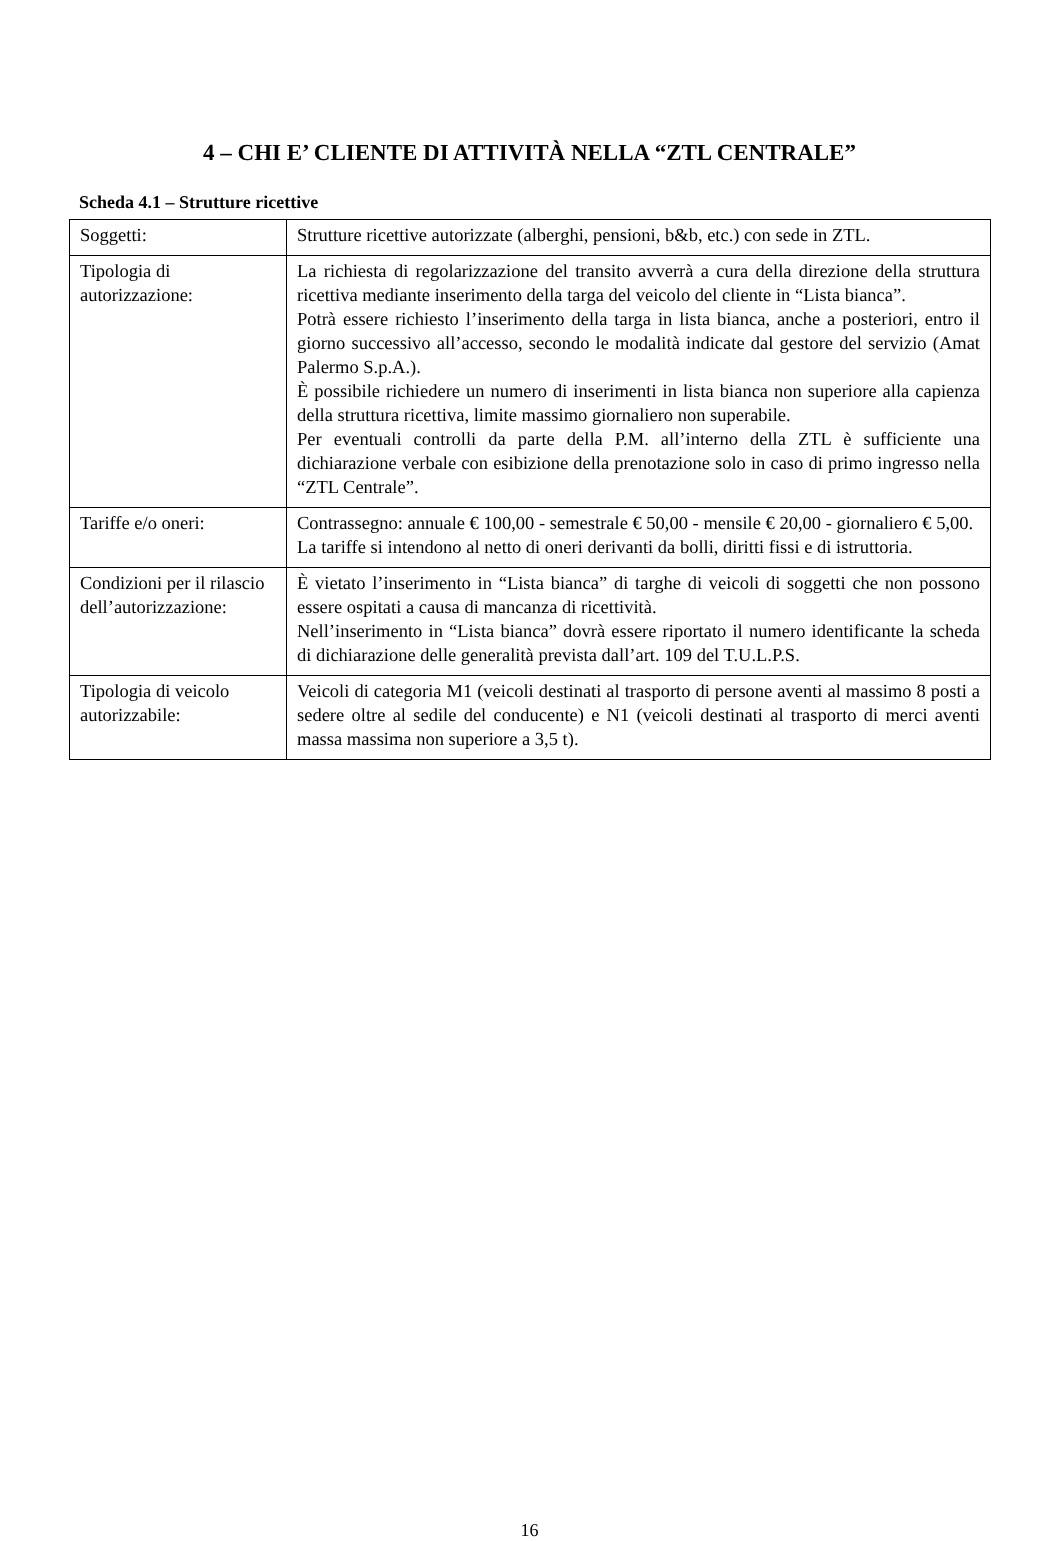4 – CHI E’ CLIENTE DI ATTIVITÀ NELLA “ZTL CENTRALE”
Scheda 4.1 – Strutture ricettive
| Soggetti: | Strutture ricettive autorizzate (alberghi, pensioni, b&b, etc.) con sede in ZTL. |
| Tipologia di autorizzazione: | La richiesta di regolarizzazione del transito avverrà a cura della direzione della struttura ricettiva mediante inserimento della targa del veicolo del cliente in “Lista bianca”. Potrà essere richiesto l’inserimento della targa in lista bianca, anche a posteriori, entro il giorno successivo all’accesso, secondo le modalità indicate dal gestore del servizio (Amat Palermo S.p.A.). È possibile richiedere un numero di inserimenti in lista bianca non superiore alla capienza della struttura ricettiva, limite massimo giornaliero non superabile. Per eventuali controlli da parte della P.M. all’interno della ZTL è sufficiente una dichiarazione verbale con esibizione della prenotazione solo in caso di primo ingresso nella “ZTL Centrale”. |
| Tariffe e/o oneri: | Contrassegno: annuale € 100,00 - semestrale € 50,00 - mensile € 20,00 - giornaliero € 5,00. La tariffe si intendono al netto di oneri derivanti da bolli, diritti fissi e di istruttoria. |
| Condizioni per il rilascio dell’autorizzazione: | È vietato l’inserimento in “Lista bianca” di targhe di veicoli di soggetti che non possono essere ospitati a causa di mancanza di ricettività. Nell’inserimento in “Lista bianca” dovrà essere riportato il numero identificante la scheda di dichiarazione delle generalità prevista dall’art. 109 del T.U.L.P.S. |
| Tipologia di veicolo autorizzabile: | Veicoli di categoria M1 (veicoli destinati al trasporto di persone aventi al massimo 8 posti a sedere oltre al sedile del conducente) e N1 (veicoli destinati al trasporto di merci aventi massa massima non superiore a 3,5 t). |
16